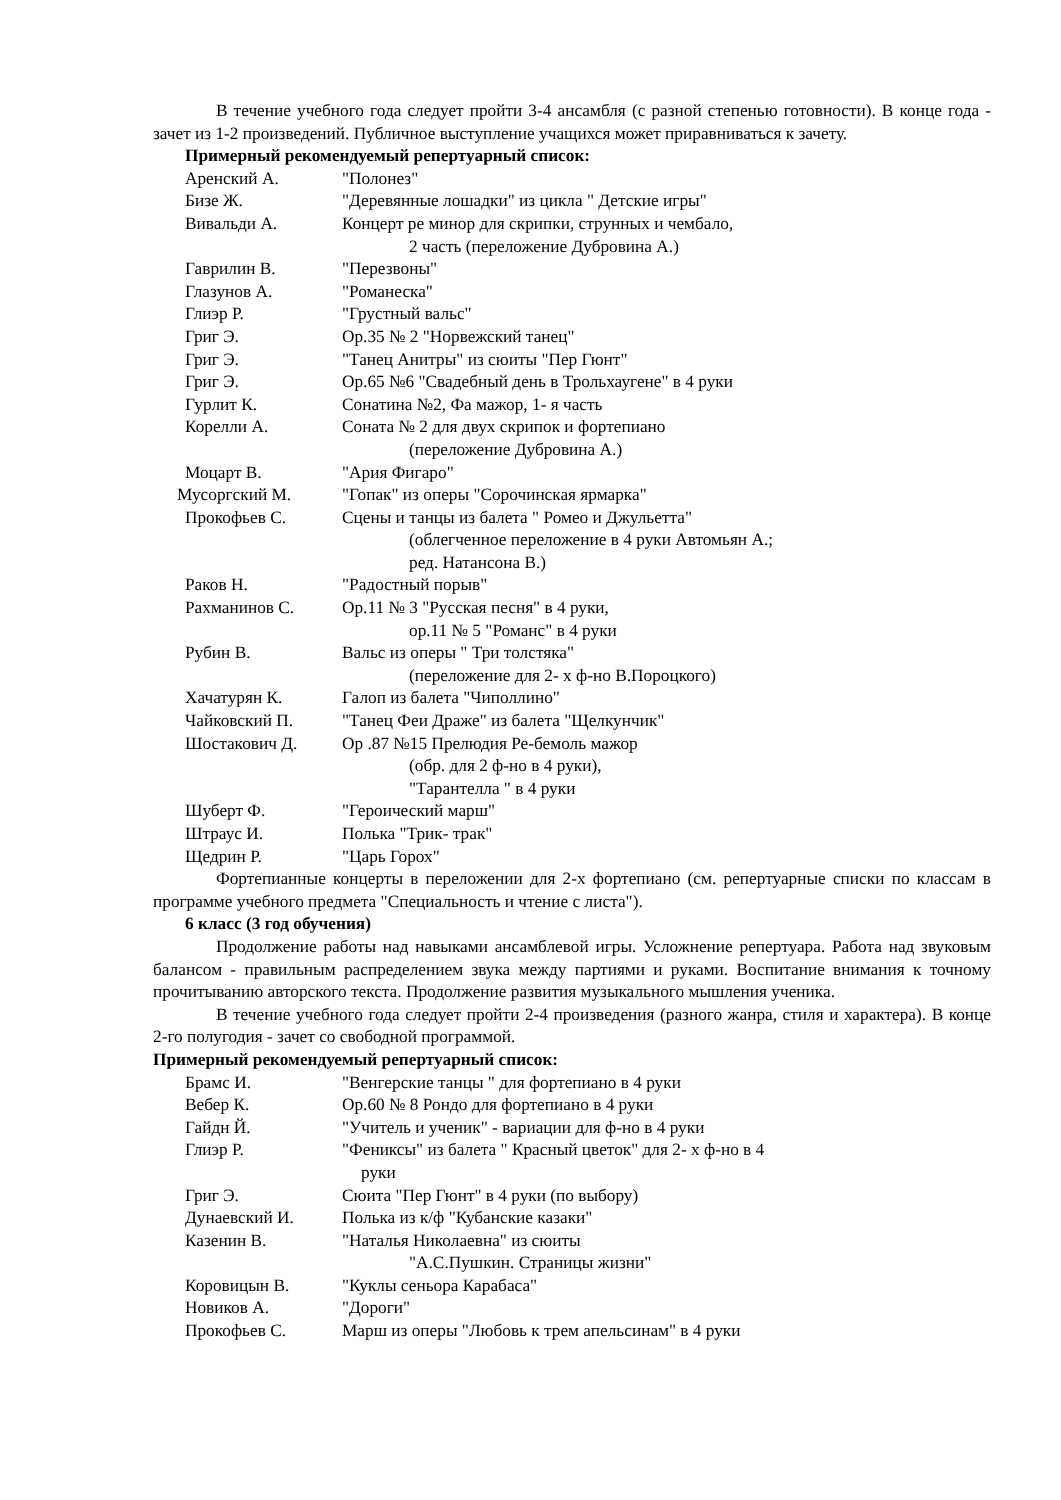В течение учебного года следует пройти 3-4 ансамбля (с разной степенью готовности). В конце года - зачет из 1-2 произведений. Публичное выступление учащихся может приравниваться к зачету.
Примерный рекомендуемый репертуарный список:
Аренский А. "Полонез"
Бизе Ж. "Деревянные лошадки" из цикла " Детские игры"
Вивальди А. Концерт ре минор для скрипки, струнных и чембало,
2 часть (переложение Дубровина А.)
Гаврилин В. "Перезвоны"
Глазунов А. "Романеска"
Глиэр Р. "Грустный вальс"
Григ Э. Ор.35 № 2 "Норвежский танец"
Григ Э. "Танец Анитры" из сюиты "Пер Гюнт"
Григ Э. Ор.65 №6 "Свадебный день в Трольхаугене" в 4 руки
Гурлит К. Сонатина №2, Фа мажор, 1- я часть
Корелли А. Соната № 2 для двух скрипок и фортепиано
(переложение Дубровина А.)
Моцарт В. "Ария Фигаро"
Мусоргский М. "Гопак" из оперы "Сорочинская ярмарка"
Прокофьев С. Сцены и танцы из балета " Ромео и Джульетта"
(облегченное переложение в 4 руки Автомьян А.;
ред. Натансона В.)
Раков Н. "Радостный порыв"
Рахманинов С. Ор.11 № 3 "Русская песня" в 4 руки,
ор.11 № 5 "Романс" в 4 руки
Рубин В. Вальс из оперы " Три толстяка"
(переложение для 2- х ф-но В.Пороцкого)
Хачатурян К. Галоп из балета "Чиполлино"
Чайковский П. "Танец Феи Драже" из балета "Щелкунчик"
Шостакович Д. Ор .87 №15 Прелюдия Ре-бемоль мажор
(обр. для 2 ф-но в 4 руки),
"Тарантелла " в 4 руки
Шуберт Ф. "Героический марш"
Штраус И. Полька "Трик- трак"
Щедрин Р. "Царь Горох"
Фортепианные концерты в переложении для 2-х фортепиано (см. репертуарные списки по классам в программе учебного предмета "Специальность и чтение с листа").
6 класс (3 год обучения)
Продолжение работы над навыками ансамблевой игры. Усложнение репертуара. Работа над звуковым балансом - правильным распределением звука между партиями и руками. Воспитание внимания к точному прочитыванию авторского текста. Продолжение развития музыкального мышления ученика.
В течение учебного года следует пройти 2-4 произведения (разного жанра, стиля и характера). В конце 2-го полугодия - зачет со свободной программой.
Примерный рекомендуемый репертуарный список:
Брамс И. "Венгерские танцы " для фортепиано в 4 руки
Вебер К. Ор.60 № 8 Рондо для фортепиано в 4 руки
Гайдн Й. "Учитель и ученик" - вариации для ф-но в 4 руки
Глиэр Р. "Фениксы" из балета " Красный цветок" для 2- х ф-но в 4
руки
Григ Э. Сюита "Пер Гюнт" в 4 руки (по выбору)
Дунаевский И. Полька из к/ф "Кубанские казаки"
Казенин В. "Наталья Николаевна" из сюиты
"А.С.Пушкин. Страницы жизни"
Коровицын В. "Куклы сеньора Карабаса"
Новиков А. "Дороги"
Прокофьев С. Марш из оперы "Любовь к трем апельсинам" в 4 руки